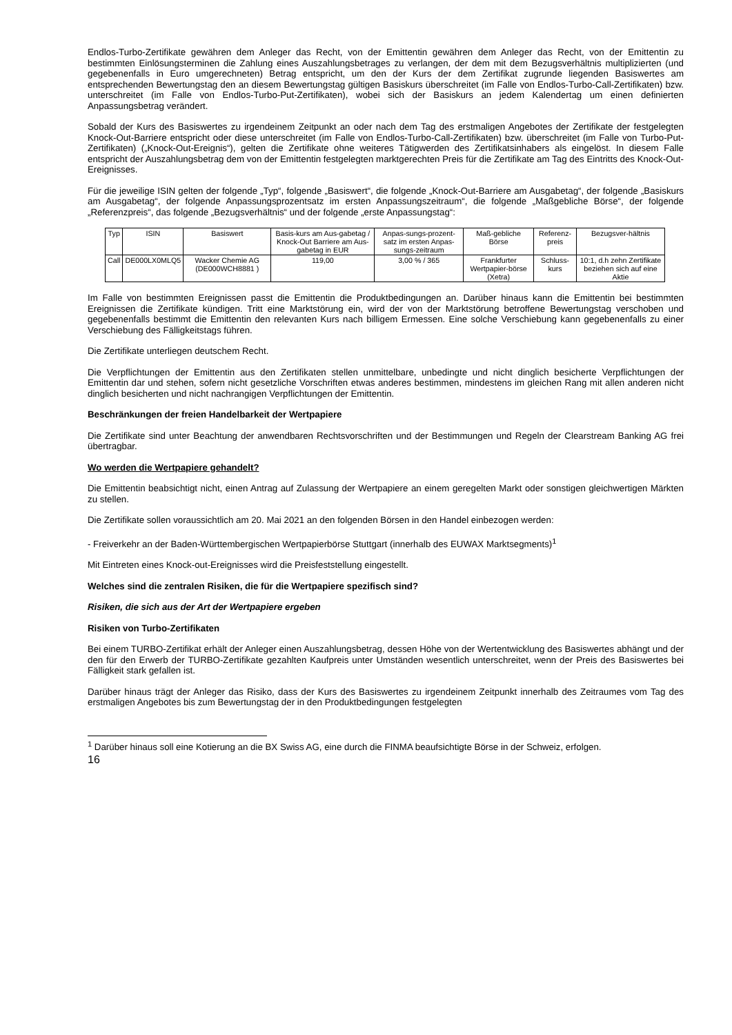Endlos-Turbo-Zertifikate gewähren dem Anleger das Recht, von der Emittentin gewähren dem Anleger das Recht, von der Emittentin zu bestimmten Einlösungsterminen die Zahlung eines Auszahlungsbetrages zu verlangen, der dem mit dem Bezugsverhältnis multiplizierten (und gegebenenfalls in Euro umgerechneten) Betrag entspricht, um den der Kurs der dem Zertifikat zugrunde liegenden Basiswertes am entsprechenden Bewertungstag den an diesem Bewertungstag gültigen Basiskurs überschreitet (im Falle von Endlos-Turbo-Call-Zertifikaten) bzw. unterschreitet (im Falle von Endlos-Turbo-Put-Zertifikaten), wobei sich der Basiskurs an jedem Kalendertag um einen definierten Anpassungsbetrag verändert.
Sobald der Kurs des Basiswertes zu irgendeinem Zeitpunkt an oder nach dem Tag des erstmaligen Angebotes der Zertifikate der festgelegten Knock-Out-Barriere entspricht oder diese unterschreitet (im Falle von Endlos-Turbo-Call-Zertifikaten) bzw. überschreitet (im Falle von Turbo-Put-Zertifikaten) („Knock-Out-Ereignis“), gelten die Zertifikate ohne weiteres Tätigwerden des Zertifikatsinhabers als eingelöst. In diesem Falle entspricht der Auszahlungsbetrag dem von der Emittentin festgelegten marktgerechten Preis für die Zertifikate am Tag des Eintritts des Knock-Out-Ereignisses.
Für die jeweilige ISIN gelten der folgende „Typ“, folgende „Basiswert“, die folgende „Knock-Out-Barriere am Ausgabetag“, der folgende „Basiskurs am Ausgabetag“, der folgende Anpassungsprozentsatz im ersten Anpassungszeitraum“, die folgende „Maßgebliche Börse“, der folgende „Referenzpreis“, das folgende „Bezugsverhältnis“ und der folgende „erste Anpassungstag“:
| Typ | ISIN | Basiswert | Basis-kurs am Aus-gabetag / Knock-Out Barriere am Aus-gabetag in EUR | Anpas-sungs-prozent-satz im ersten Anpas-sungs-zeitraum | Maß-gebliche Börse | Referenz-preis | Bezugsver-hältnis |
| --- | --- | --- | --- | --- | --- | --- | --- |
| Call | DE000LX0MLQ5 | Wacker Chemie AG (DE000WCH8881 ) | 119,00 | 3,00 % / 365 | Frankfurter Wertpapier-börse (Xetra) | Schluss-kurs | 10:1, d.h zehn Zertifikate beziehen sich auf eine Aktie |
Im Falle von bestimmten Ereignissen passt die Emittentin die Produktbedingungen an. Darüber hinaus kann die Emittentin bei bestimmten Ereignissen die Zertifikate kündigen. Tritt eine Marktstörung ein, wird der von der Marktstörung betroffene Bewertungstag verschoben und gegebenenfalls bestimmt die Emittentin den relevanten Kurs nach billigem Ermessen. Eine solche Verschiebung kann gegebenenfalls zu einer Verschiebung des Fälligkeitstags führen.
Die Zertifikate unterliegen deutschem Recht.
Die Verpflichtungen der Emittentin aus den Zertifikaten stellen unmittelbare, unbedingte und nicht dinglich besicherte Verpflichtungen der Emittentin dar und stehen, sofern nicht gesetzliche Vorschriften etwas anderes bestimmen, mindestens im gleichen Rang mit allen anderen nicht dinglich besicherten und nicht nachrangigen Verpflichtungen der Emittentin.
Beschränkungen der freien Handelbarkeit der Wertpapiere
Die Zertifikate sind unter Beachtung der anwendbaren Rechtsvorschriften und der Bestimmungen und Regeln der Clearstream Banking AG frei übertragbar.
Wo werden die Wertpapiere gehandelt?
Die Emittentin beabsichtigt nicht, einen Antrag auf Zulassung der Wertpapiere an einem geregelten Markt oder sonstigen gleichwertigen Märkten zu stellen.
Die Zertifikate sollen voraussichtlich am 20. Mai 2021 an den folgenden Börsen in den Handel einbezogen werden:
- Freiverkehr an der Baden-Württembergischen Wertpapierbörse Stuttgart (innerhalb des EUWAX Marktsegments)<sup>1</sup>
Mit Eintreten eines Knock-out-Ereignisses wird die Preisfeststellung eingestellt.
Welches sind die zentralen Risiken, die für die Wertpapiere spezifisch sind?
Risiken, die sich aus der Art der Wertpapiere ergeben
Risiken von Turbo-Zertifikaten
Bei einem TURBO-Zertifikat erhält der Anleger einen Auszahlungsbetrag, dessen Höhe von der Wertentwicklung des Basiswertes abhängt und der den für den Erwerb der TURBO-Zertifikate gezahlten Kaufpreis unter Umständen wesentlich unterschreitet, wenn der Preis des Basiswertes bei Fälligkeit stark gefallen ist.
Darüber hinaus trägt der Anleger das Risiko, dass der Kurs des Basiswertes zu irgendeinem Zeitpunkt innerhalb des Zeitraumes vom Tag des erstmaligen Angebotes bis zum Bewertungstag der in den Produktbedingungen festgelegten
<sup>1</sup> Darüber hinaus soll eine Kotierung an die BX Swiss AG, eine durch die FINMA beaufsichtigte Börse in der Schweiz, erfolgen.
16